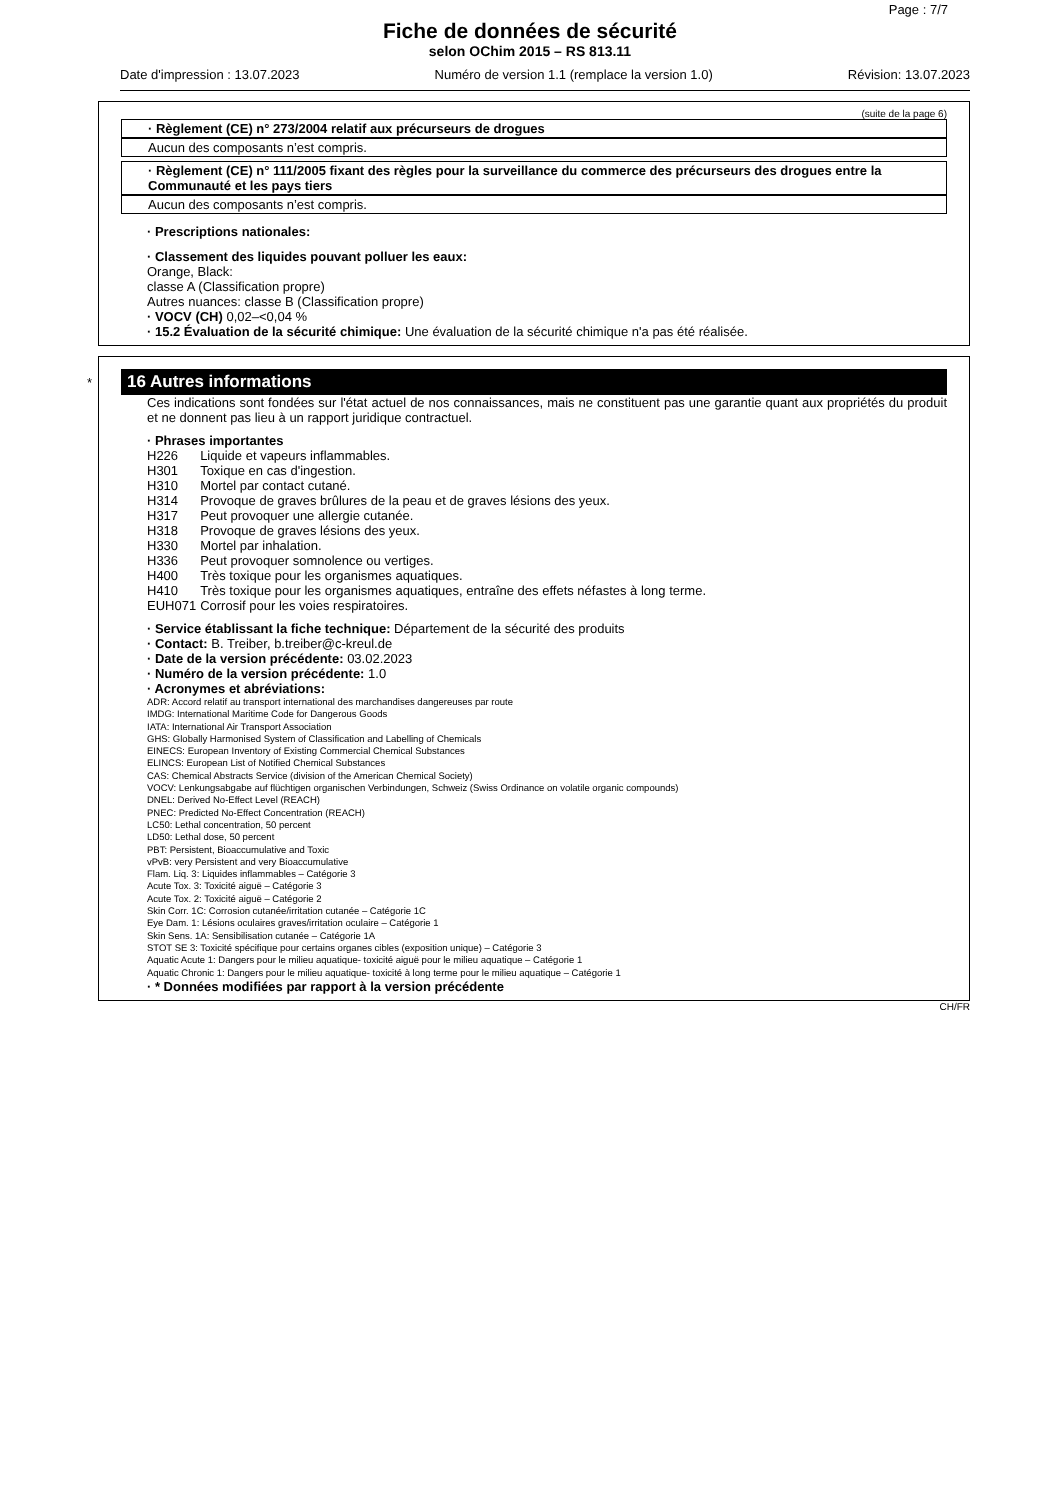Page : 7/7
Fiche de données de sécurité
selon OChim 2015 – RS 813.11
Date d'impression : 13.07.2023 Numéro de version 1.1 (remplace la version 1.0) Révision: 13.07.2023
(suite de la page 6)
· Règlement (CE) n° 273/2004 relatif aux précurseurs de drogues
Aucun des composants n’est compris.
· Règlement (CE) n° 111/2005 fixant des règles pour la surveillance du commerce des précurseurs des drogues entre la Communauté et les pays tiers
Aucun des composants n’est compris.
· Prescriptions nationales:
· Classement des liquides pouvant polluer les eaux:
Orange, Black:
classe A (Classification propre)
Autres nuances: classe B (Classification propre)
· VOCV (CH) 0,02–<0,04 %
· 15.2 Évaluation de la sécurité chimique: Une évaluation de la sécurité chimique n'a pas été réalisée.
*
16 Autres informations
Ces indications sont fondées sur l'état actuel de nos connaissances, mais ne constituent pas une garantie quant aux propriétés du produit et ne donnent pas lieu à un rapport juridique contractuel.
· Phrases importantes
| H226 | Liquide et vapeurs inflammables. |
| H301 | Toxique en cas d'ingestion. |
| H310 | Mortel par contact cutané. |
| H314 | Provoque de graves brûlures de la peau et de graves lésions des yeux. |
| H317 | Peut provoquer une allergie cutanée. |
| H318 | Provoque de graves lésions des yeux. |
| H330 | Mortel par inhalation. |
| H336 | Peut provoquer somnolence ou vertiges. |
| H400 | Très toxique pour les organismes aquatiques. |
| H410 | Très toxique pour les organismes aquatiques, entraîne des effets néfastes à long terme. |
| EUH071 | Corrosif pour les voies respiratoires. |
· Service établissant la fiche technique: Département de la sécurité des produits
· Contact: B. Treiber, b.treiber@c-kreul.de
· Date de la version précédente: 03.02.2023
· Numéro de la version précédente: 1.0
· Acronymes et abréviations:
ADR: Accord relatif au transport international des marchandises dangereuses par route
IMDG: International Maritime Code for Dangerous Goods
IATA: International Air Transport Association
GHS: Globally Harmonised System of Classification and Labelling of Chemicals
EINECS: European Inventory of Existing Commercial Chemical Substances
ELINCS: European List of Notified Chemical Substances
CAS: Chemical Abstracts Service (division of the American Chemical Society)
VOCV: Lenkungsabgabe auf flüchtigen organischen Verbindungen, Schweiz (Swiss Ordinance on volatile organic compounds)
DNEL: Derived No-Effect Level (REACH)
PNEC: Predicted No-Effect Concentration (REACH)
LC50: Lethal concentration, 50 percent
LD50: Lethal dose, 50 percent
PBT: Persistent, Bioaccumulative and Toxic
vPvB: very Persistent and very Bioaccumulative
Flam. Liq. 3: Liquides inflammables – Catégorie 3
Acute Tox. 3: Toxicité aiguë – Catégorie 3
Acute Tox. 2: Toxicité aiguë – Catégorie 2
Skin Corr. 1C: Corrosion cutanée/irritation cutanée – Catégorie 1C
Eye Dam. 1: Lésions oculaires graves/irritation oculaire – Catégorie 1
Skin Sens. 1A: Sensibilisation cutanée – Catégorie 1A
STOT SE 3: Toxicité spécifique pour certains organes cibles (exposition unique) – Catégorie 3
Aquatic Acute 1: Dangers pour le milieu aquatique- toxicité aiguë pour le milieu aquatique – Catégorie 1
Aquatic Chronic 1: Dangers pour le milieu aquatique- toxicité à long terme pour le milieu aquatique – Catégorie 1
· * Données modifiées par rapport à la version précédente
CH/FR